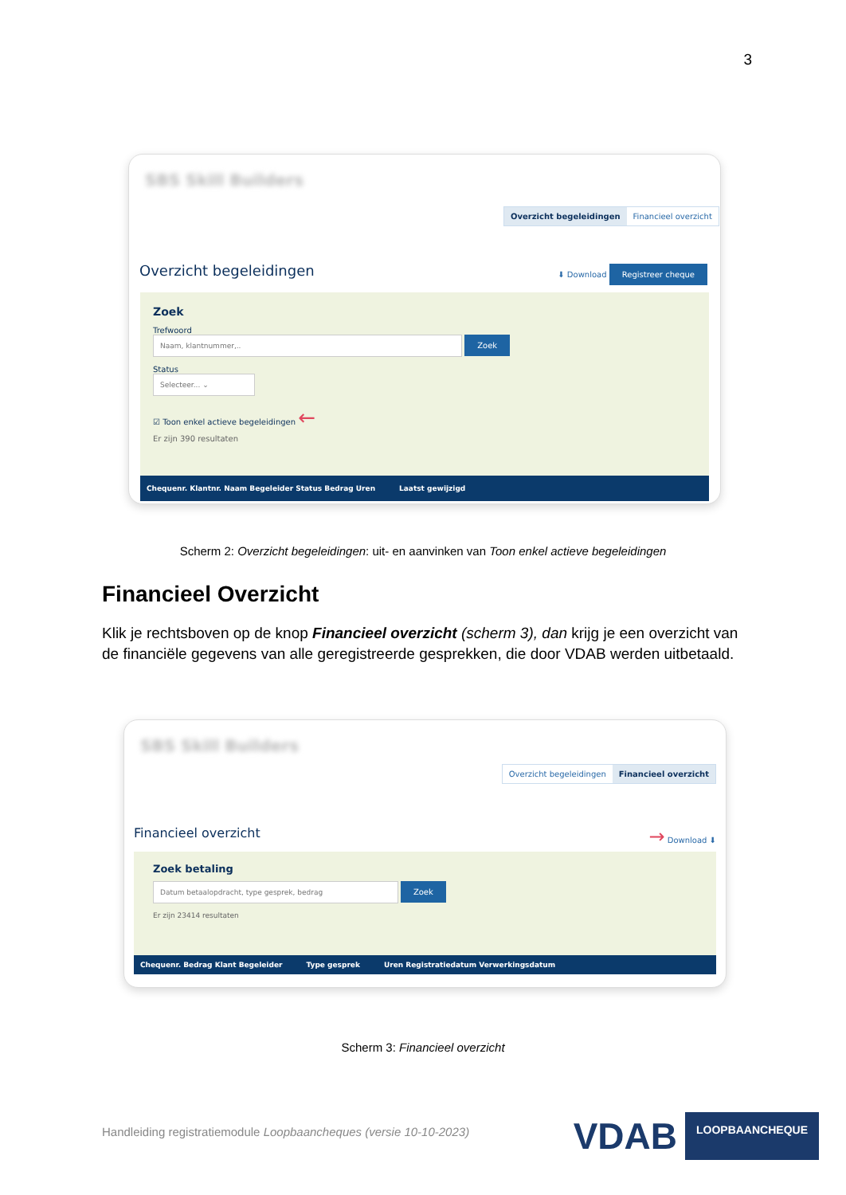3
SBS Skill Builders
Overzicht begeleidingen Financieel overzicht
Overzicht begeleidingen ⬇ Download Registreer cheque
Zoek
Trefwoord
Naam, klantnummer,.. Zoek
Status
Selecteer... ⌄
☑ Toon enkel actieve begeleidingen ←
Er zijn 390 resultaten
Chequenr. Klantnr. Naam Begeleider Status Bedrag Uren Laatst gewijzigd
Scherm 2: Overzicht begeleidingen: uit- en aanvinken van Toon enkel actieve begeleidingen
Financieel Overzicht
Klik je rechtsboven op de knop Financieel overzicht (scherm 3), dan krijg je een overzicht van de financiële gegevens van alle geregistreerde gesprekken, die door VDAB werden uitbetaald.
SBS Skill Builders
Overzicht begeleidingen Financieel overzicht
Financieel overzicht → Download ⬇
Zoek betaling
Datum betaalopdracht, type gesprek, bedrag Zoek
Er zijn 23414 resultaten
Chequenr. Bedrag Klant Begeleider Type gesprek Uren Registratiedatum Verwerkingsdatum
Scherm 3: Financieel overzicht
Handleiding registratiemodule Loopbaancheques (versie 10-10-2023)
VDAB LOOPBAANCHEQUE